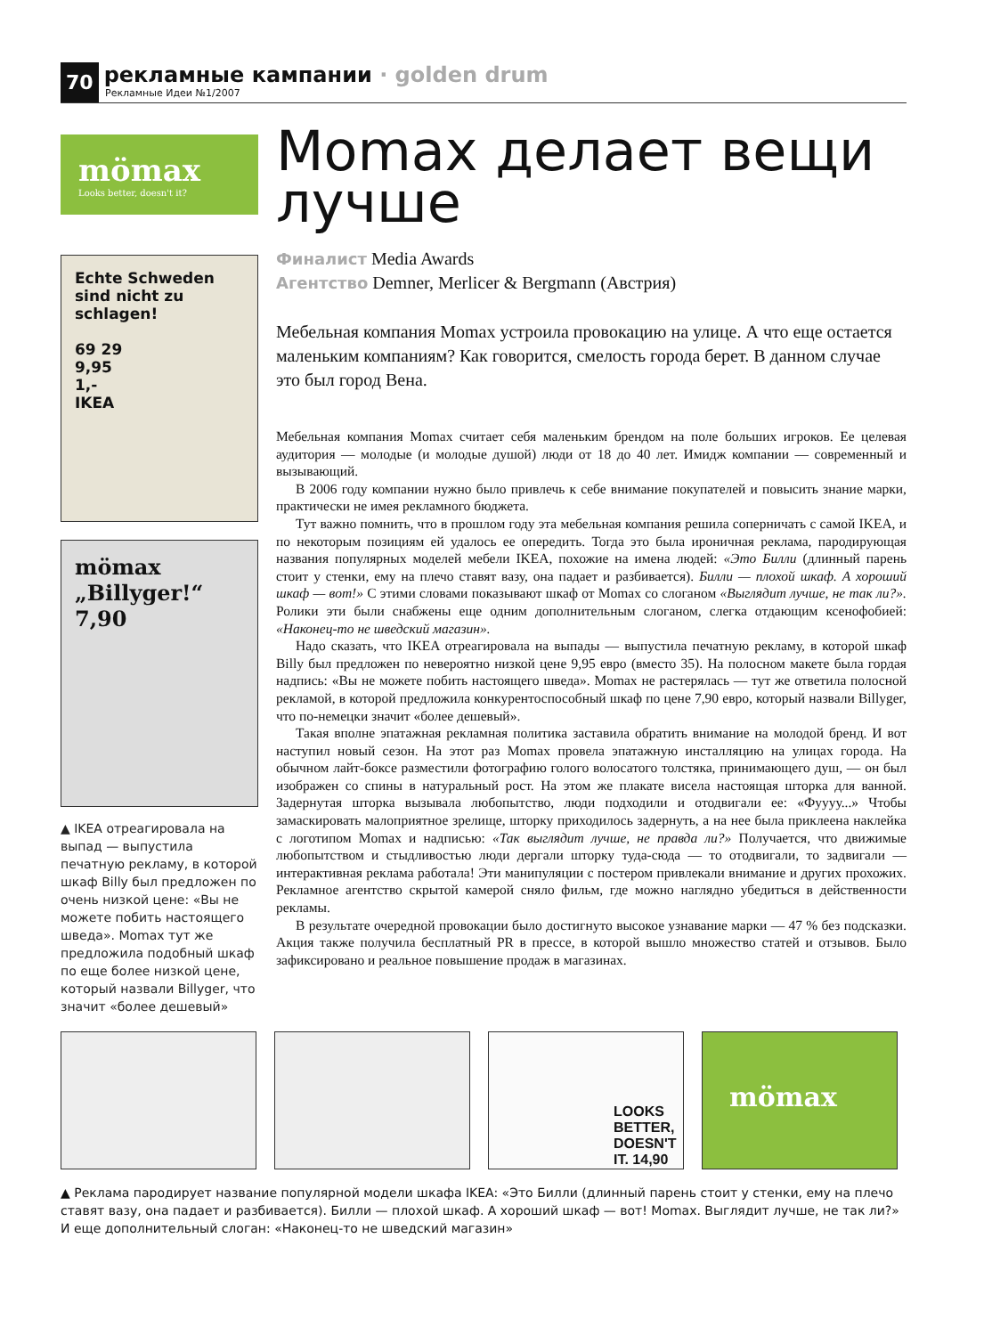70
рекламные кампании · golden drum
Рекламные Идеи №1/2007
mömax
Looks better, doesn't it?
Echte Schweden sind nicht zu schlagen!
69 29
9,95
1,-
IKEA
mömax
„Billyger!“
7,90
▲ IKEA отреагировала на выпад — выпустила печатную рекламу, в которой шкаф Billy был предложен по очень низкой цене: «Вы не можете побить настоящего шведа». Momax тут же предложила подобный шкаф по еще более низкой цене, который назвали Billyger, что значит «более дешевый»
Momax делает вещи лучше
Финалист Media Awards
Агентство Demner, Merlicer & Bergmann (Австрия)
Мебельная компания Momax устроила провокацию на улице. А что еще остается маленьким компаниям? Как говорится, смелость города берет. В данном случае это был город Вена.
Мебельная компания Momax считает себя маленьким брендом на поле больших игроков. Ее целевая аудитория — молодые (и молодые душой) люди от 18 до 40 лет. Имидж компании — современный и вызывающий.
В 2006 году компании нужно было привлечь к себе внимание покупателей и повысить знание марки, практически не имея рекламного бюджета.
Тут важно помнить, что в прошлом году эта мебельная компания решила соперничать с самой IKEA, и по некоторым позициям ей удалось ее опередить. Тогда это была ироничная реклама, пародирующая названия популярных моделей мебели IKEA, похожие на имена людей: «Это Билли (длинный парень стоит у стенки, ему на плечо ставят вазу, она падает и разбивается). Билли — плохой шкаф. А хороший шкаф — вот!» С этими словами показывают шкаф от Momax со слоганом «Выглядит лучше, не так ли?». Ролики эти были снабжены еще одним дополнительным слоганом, слегка отдающим ксенофобией: «Наконец-то не шведский магазин».
Надо сказать, что IKEA отреагировала на выпады — выпустила печатную рекламу, в которой шкаф Billy был предложен по невероятно низкой цене 9,95 евро (вместо 35). На полосном макете была гордая надпись: «Вы не можете побить настоящего шведа». Momax не растерялась — тут же ответила полосной рекламой, в которой предложила конкурентоспособный шкаф по цене 7,90 евро, который назвали Billyger, что по-немецки значит «более дешевый».
Такая вполне эпатажная рекламная политика заставила обратить внимание на молодой бренд. И вот наступил новый сезон. На этот раз Momax провела эпатажную инсталляцию на улицах города. На обычном лайт-боксе разместили фотографию голого волосатого толстяка, принимающего душ, — он был изображен со спины в натуральный рост. На этом же плакате висела настоящая шторка для ванной. Задернутая шторка вызывала любопытство, люди подходили и отодвигали ее: «Фуууу...» Чтобы замаскировать малоприятное зрелище, шторку приходилось задернуть, а на нее была приклеена наклейка с логотипом Momax и надписью: «Так выглядит лучше, не правда ли?» Получается, что движимые любопытством и стыдливостью люди дергали шторку туда-сюда — то отодвигали, то задвигали — интерактивная реклама работала! Эти манипуляции с постером привлекали внимание и других прохожих. Рекламное агентство скрытой камерой сняло фильм, где можно наглядно убедиться в действенности рекламы.
В результате очередной провокации было достигнуто высокое узнавание марки — 47 % без подсказки. Акция также получила бесплатный PR в прессе, в которой вышло множество статей и отзывов. Было зафиксировано и реальное повышение продаж в магазинах.
LOOKS BETTER, DOESN'T IT. 14,90
mömax
▲ Реклама пародирует название популярной модели шкафа IKEA: «Это Билли (длинный парень стоит у стенки, ему на плечо ставят вазу, она падает и разбивается). Билли — плохой шкаф. А хороший шкаф — вот! Momax. Выглядит лучше, не так ли?» И еще дополнительный слоган: «Наконец-то не шведский магазин»